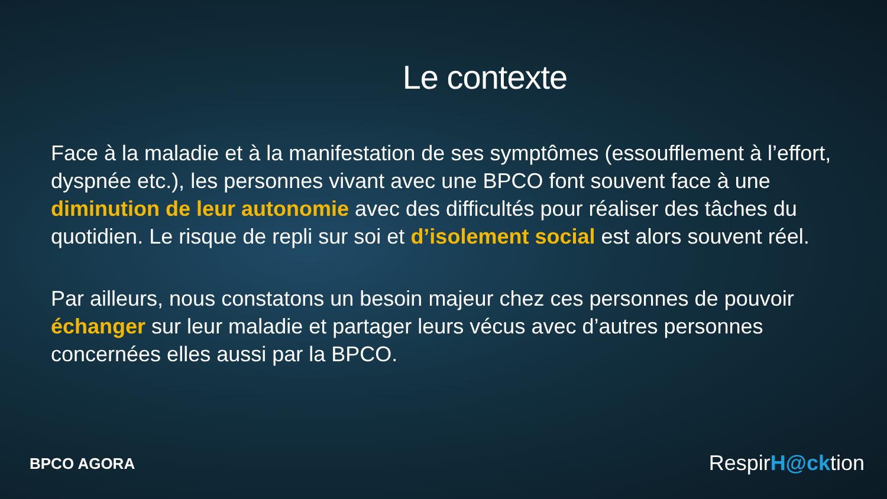Le contexte
Face à la maladie et à la manifestation de ses symptômes (essoufflement à l’effort, dyspnée etc.), les personnes vivant avec une BPCO font souvent face à une diminution de leur autonomie avec des difficultés pour réaliser des tâches du quotidien. Le risque de repli sur soi et d’isolement social est alors souvent réel.
Par ailleurs, nous constatons un besoin majeur chez ces personnes de pouvoir échanger sur leur maladie et partager leurs vécus avec d’autres personnes concernées elles aussi par la BPCO.
BPCO AGORA
RespirH@cktion